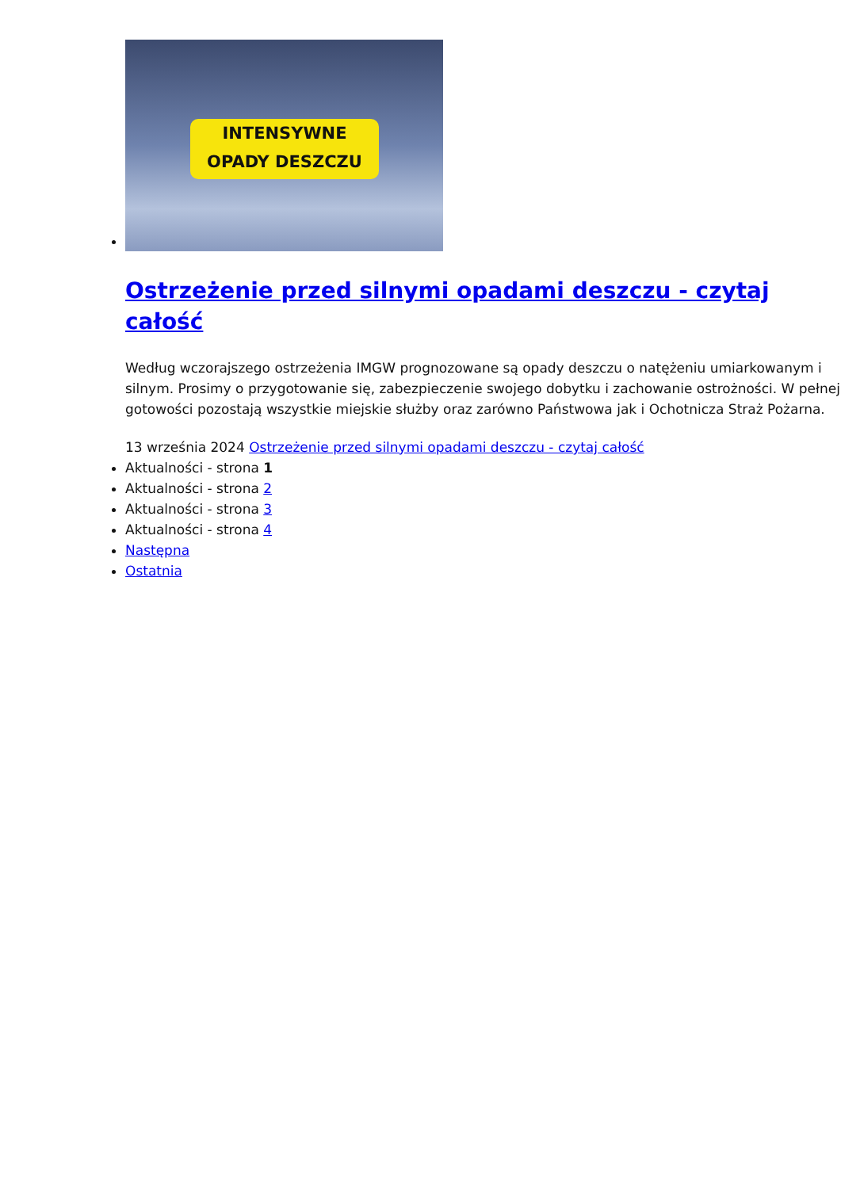INTENSYWNE
OPADY DESZCZU
Ostrzeżenie przed silnymi opadami deszczu - czytaj całość
Według wczorajszego ostrzeżenia IMGW prognozowane są opady deszczu o natężeniu umiarkowanym i silnym. Prosimy o przygotowanie się, zabezpieczenie swojego dobytku i zachowanie ostrożności. W pełnej gotowości pozostają wszystkie miejskie służby oraz zarówno Państwowa jak i Ochotnicza Straż Pożarna.
13 września 2024 Ostrzeżenie przed silnymi opadami deszczu - czytaj całość
Aktualności - strona 1
Aktualności - strona 2
Aktualności - strona 3
Aktualności - strona 4
Następna
Ostatnia